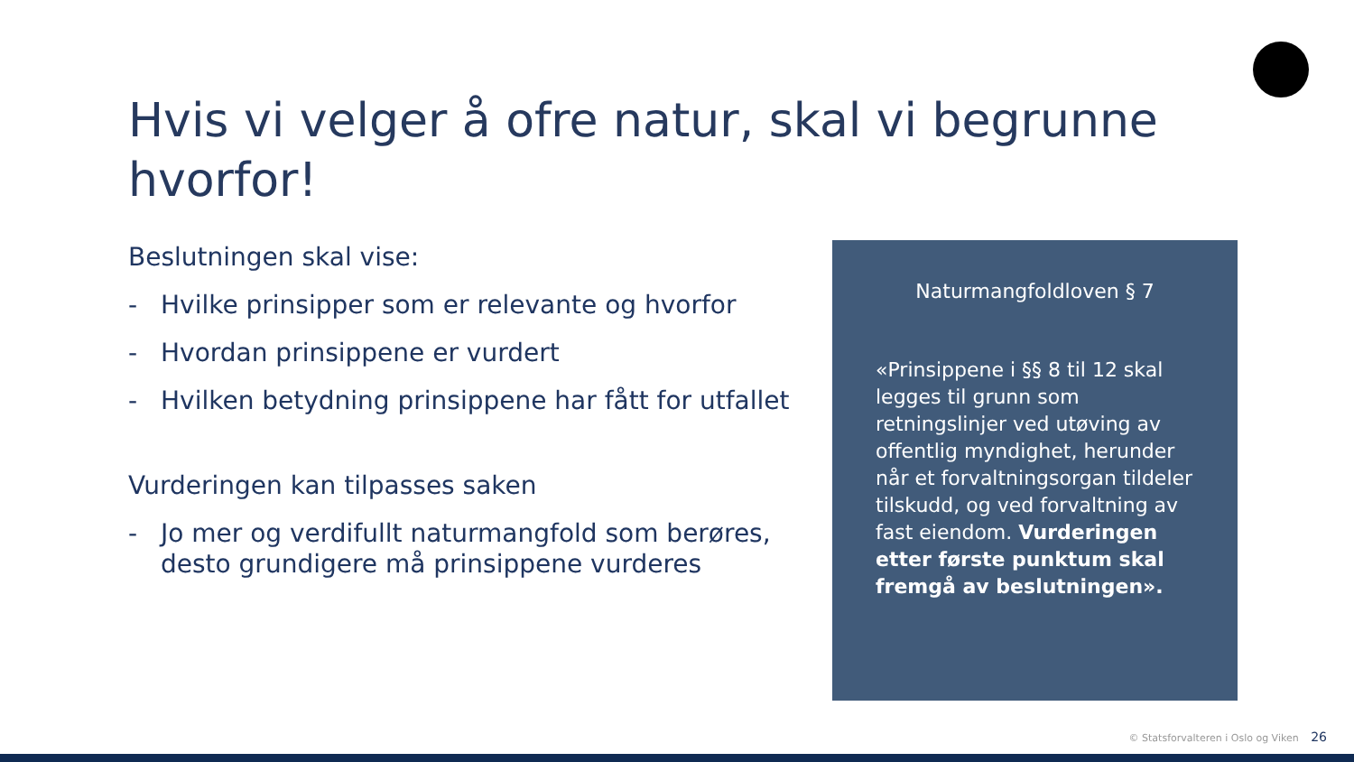Hvis vi velger å ofre natur, skal vi begrunne hvorfor!
Beslutningen skal vise:
- Hvilke prinsipper som er relevante og hvorfor
- Hvordan prinsippene er vurdert
- Hvilken betydning prinsippene har fått for utfallet
Vurderingen kan tilpasses saken
- Jo mer og verdifullt naturmangfold som berøres, desto grundigere må prinsippene vurderes
Naturmangfoldloven § 7
«Prinsippene i §§ 8 til 12 skal legges til grunn som retningslinjer ved utøving av offentlig myndighet, herunder når et forvaltningsorgan tildeler tilskudd, og ved forvaltning av fast eiendom. Vurderingen etter første punktum skal fremgå av beslutningen».
© Statsforvalteren i Oslo og Viken 26